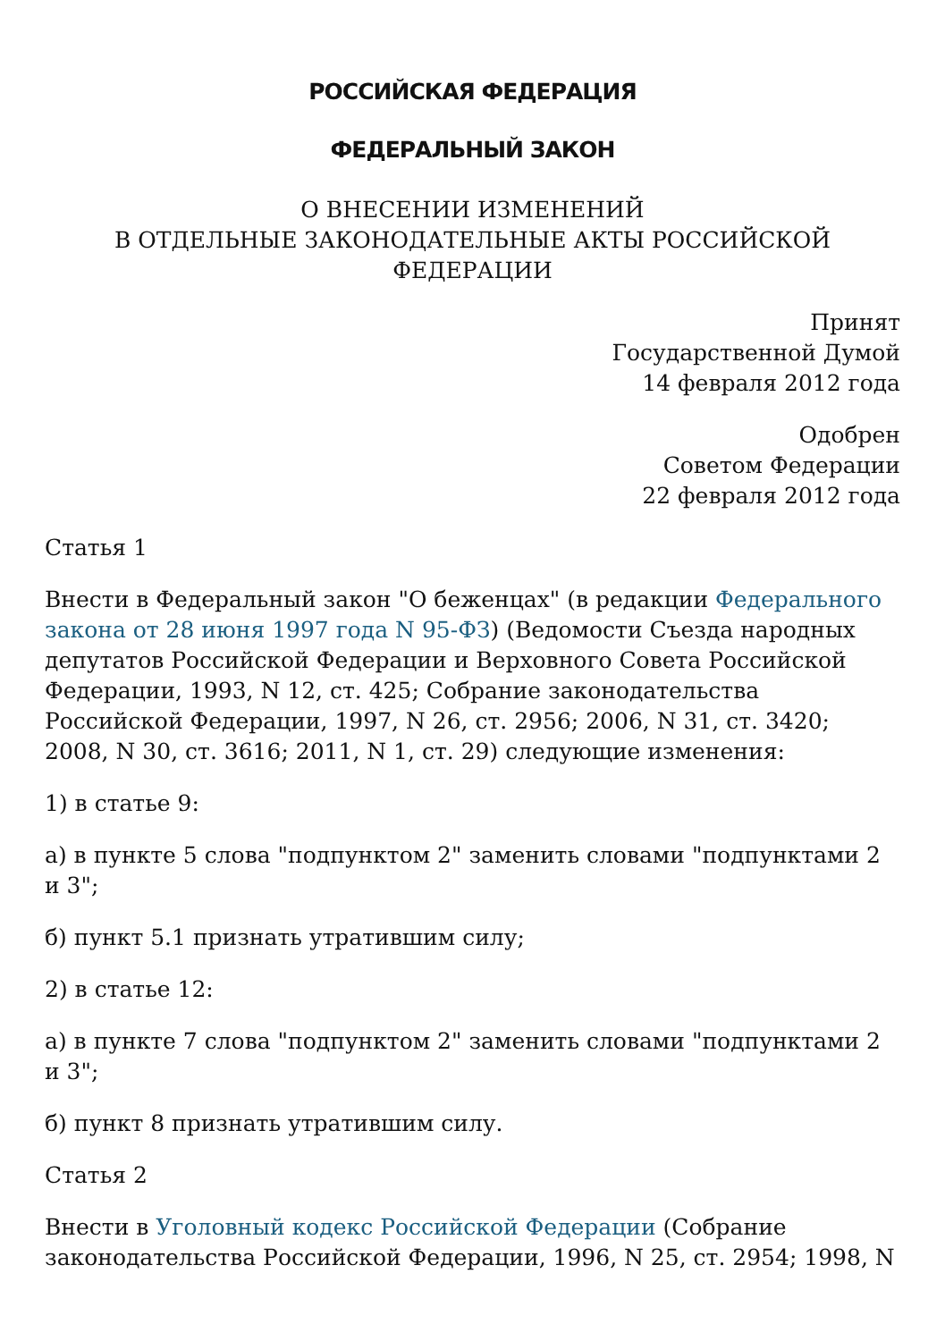РОССИЙСКАЯ ФЕДЕРАЦИЯ
ФЕДЕРАЛЬНЫЙ ЗАКОН
О ВНЕСЕНИИ ИЗМЕНЕНИЙ
В ОТДЕЛЬНЫЕ ЗАКОНОДАТЕЛЬНЫЕ АКТЫ РОССИЙСКОЙ ФЕДЕРАЦИИ
Принят
Государственной Думой
14 февраля 2012 года
Одобрен
Советом Федерации
22 февраля 2012 года
Статья 1
Внести в Федеральный закон "О беженцах" (в редакции Федерального закона от 28 июня 1997 года N 95-ФЗ) (Ведомости Съезда народных депутатов Российской Федерации и Верховного Совета Российской Федерации, 1993, N 12, ст. 425; Собрание законодательства Российской Федерации, 1997, N 26, ст. 2956; 2006, N 31, ст. 3420; 2008, N 30, ст. 3616; 2011, N 1, ст. 29) следующие изменения:
1) в статье 9:
а) в пункте 5 слова "подпунктом 2" заменить словами "подпунктами 2 и 3";
б) пункт 5.1 признать утратившим силу;
2) в статье 12:
а) в пункте 7 слова "подпунктом 2" заменить словами "подпунктами 2 и 3";
б) пункт 8 признать утратившим силу.
Статья 2
Внести в Уголовный кодекс Российской Федерации (Собрание законодательства Российской Федерации, 1996, N 25, ст. 2954; 1998, N